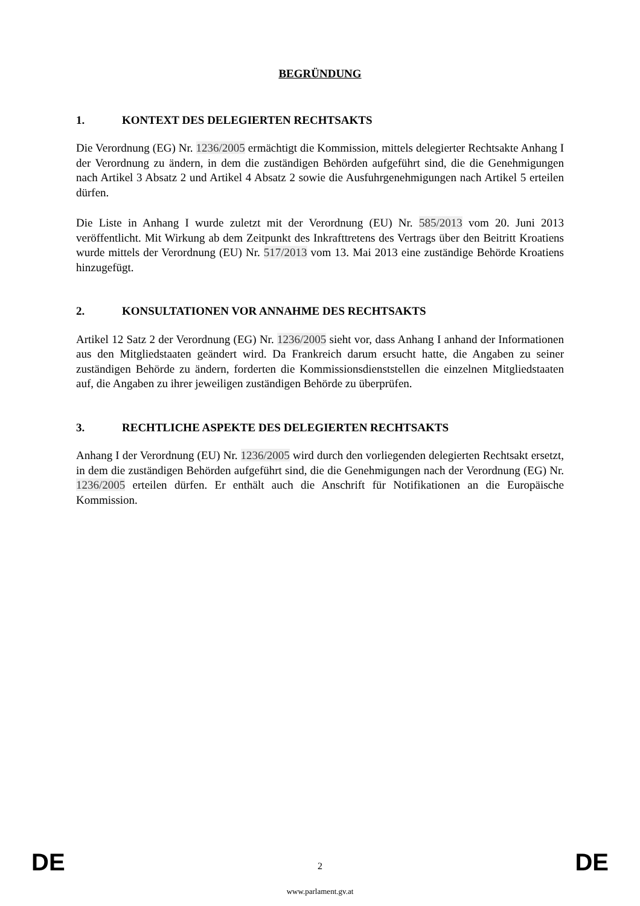BEGRÜNDUNG
1. KONTEXT DES DELEGIERTEN RECHTSAKTS
Die Verordnung (EG) Nr. 1236/2005 ermächtigt die Kommission, mittels delegierter Rechtsakte Anhang I der Verordnung zu ändern, in dem die zuständigen Behörden aufgeführt sind, die die Genehmigungen nach Artikel 3 Absatz 2 und Artikel 4 Absatz 2 sowie die Ausfuhrgenehmigungen nach Artikel 5 erteilen dürfen.
Die Liste in Anhang I wurde zuletzt mit der Verordnung (EU) Nr. 585/2013 vom 20. Juni 2013 veröffentlicht. Mit Wirkung ab dem Zeitpunkt des Inkrafttretens des Vertrags über den Beitritt Kroatiens wurde mittels der Verordnung (EU) Nr. 517/2013 vom 13. Mai 2013 eine zuständige Behörde Kroatiens hinzugefügt.
2. KONSULTATIONEN VOR ANNAHME DES RECHTSAKTS
Artikel 12 Satz 2 der Verordnung (EG) Nr. 1236/2005 sieht vor, dass Anhang I anhand der Informationen aus den Mitgliedstaaten geändert wird. Da Frankreich darum ersucht hatte, die Angaben zu seiner zuständigen Behörde zu ändern, forderten die Kommissionsdienststellen die einzelnen Mitgliedstaaten auf, die Angaben zu ihrer jeweiligen zuständigen Behörde zu überprüfen.
3. RECHTLICHE ASPEKTE DES DELEGIERTEN RECHTSAKTS
Anhang I der Verordnung (EU) Nr. 1236/2005 wird durch den vorliegenden delegierten Rechtsakt ersetzt, in dem die zuständigen Behörden aufgeführt sind, die die Genehmigungen nach der Verordnung (EG) Nr. 1236/2005 erteilen dürfen. Er enthält auch die Anschrift für Notifikationen an die Europäische Kommission.
DE 2 DE
www.parlament.gv.at